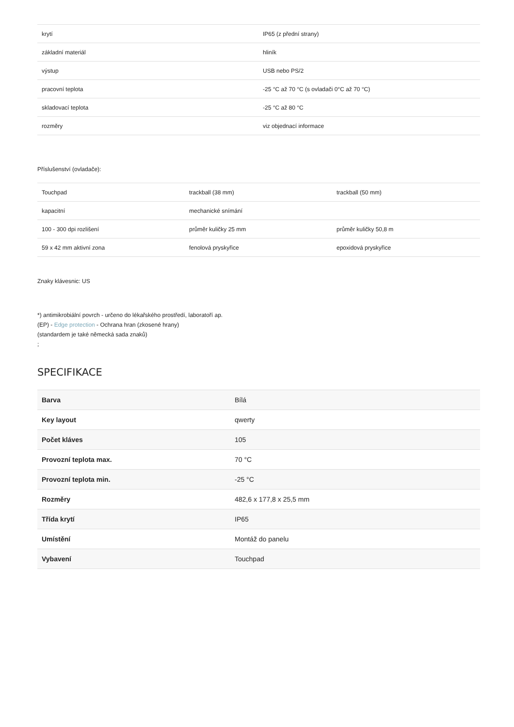| krytí | IP65 (z přední strany) |
| základní materiál | hliník |
| výstup | USB nebo PS/2 |
| pracovní teplota | -25 °C až 70 °C (s ovladači 0°C až 70 °C) |
| skladovací teplota | -25 °C až 80 °C |
| rozměry | viz objednací informace |
Příslušenství (ovladače):
| Touchpad | trackball (38 mm) | trackball (50 mm) |
| kapacitní | mechanické snímání | |
| 100 - 300 dpi rozlišení | průměr kuličky 25 mm | průměr kuličky 50,8 m |
| 59 x 42 mm aktivní zona | fenolová pryskyřice | epoxidová pryskyřice |
Znaky klávesnic: US
*) antimikrobiální povrch - určeno do lékařského prostředí, laboratoří ap.
(EP) - Edge protection - Ochrana hran (zkosené hrany)
(standardem je také německá sada znaků)
;
SPECIFIKACE
| Barva | Bílá |
| Key layout | qwerty |
| Počet kláves | 105 |
| Provozní teplota max. | 70 °C |
| Provozní teplota min. | -25 °C |
| Rozměry | 482,6 x 177,8 x 25,5 mm |
| Třída krytí | IP65 |
| Umístění | Montáž do panelu |
| Vybavení | Touchpad |